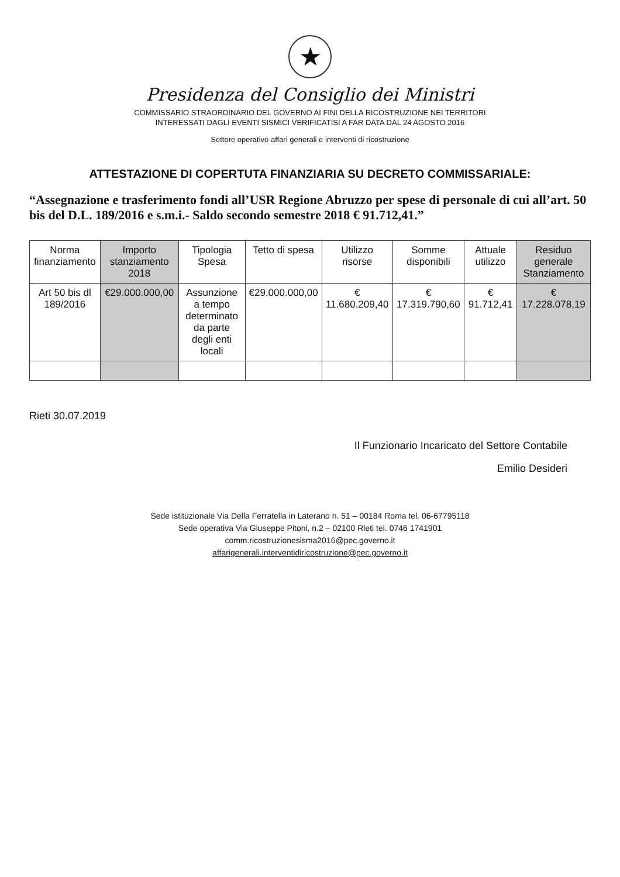★
Presidenza del Consiglio dei Ministri
COMMISSARIO STRAORDINARIO DEL GOVERNO AI FINI DELLA RICOSTRUZIONE NEI TERRITORI
INTERESSATI DAGLI EVENTI SISMICI VERIFICATISI A FAR DATA DAL 24 AGOSTO 2016
Settore operativo affari generali e interventi di ricostruzione
ATTESTAZIONE DI COPERTUTA FINANZIARIA SU DECRETO COMMISSARIALE:
“Assegnazione e trasferimento fondi all’USR Regione Abruzzo per spese di personale di cui all’art. 50 bis del D.L. 189/2016 e s.m.i.- Saldo secondo semestre 2018 € 91.712,41.”
| Norma finanziamento | Importo stanziamento 2018 | Tipologia Spesa | Tetto di spesa | Utilizzo risorse | Somme disponibili | Attuale utilizzo | Residuo generale Stanziamento |
| --- | --- | --- | --- | --- | --- | --- | --- |
| Art 50 bis dl 189/2016 | €29.000.000,00 | Assunzione a tempo determinato da parte degli enti locali | €29.000.000,00 | € 11.680.209,40 | € 17.319.790,60 | € 91.712,41 | € 17.228.078,19 |
Rieti 30.07.2019
Il Funzionario Incaricato del Settore Contabile
Emilio Desideri
Sede istituzionale Via Della Ferratella in Laterano n. 51 – 00184 Roma tel. 06-67795118
Sede operativa Via Giuseppe Pitoni, n.2 – 02100 Rieti tel. 0746 1741901
comm.ricostruzionesisma2016@pec.governo.it
affarigenerali.interventidiricostruzione@pec.governo.it